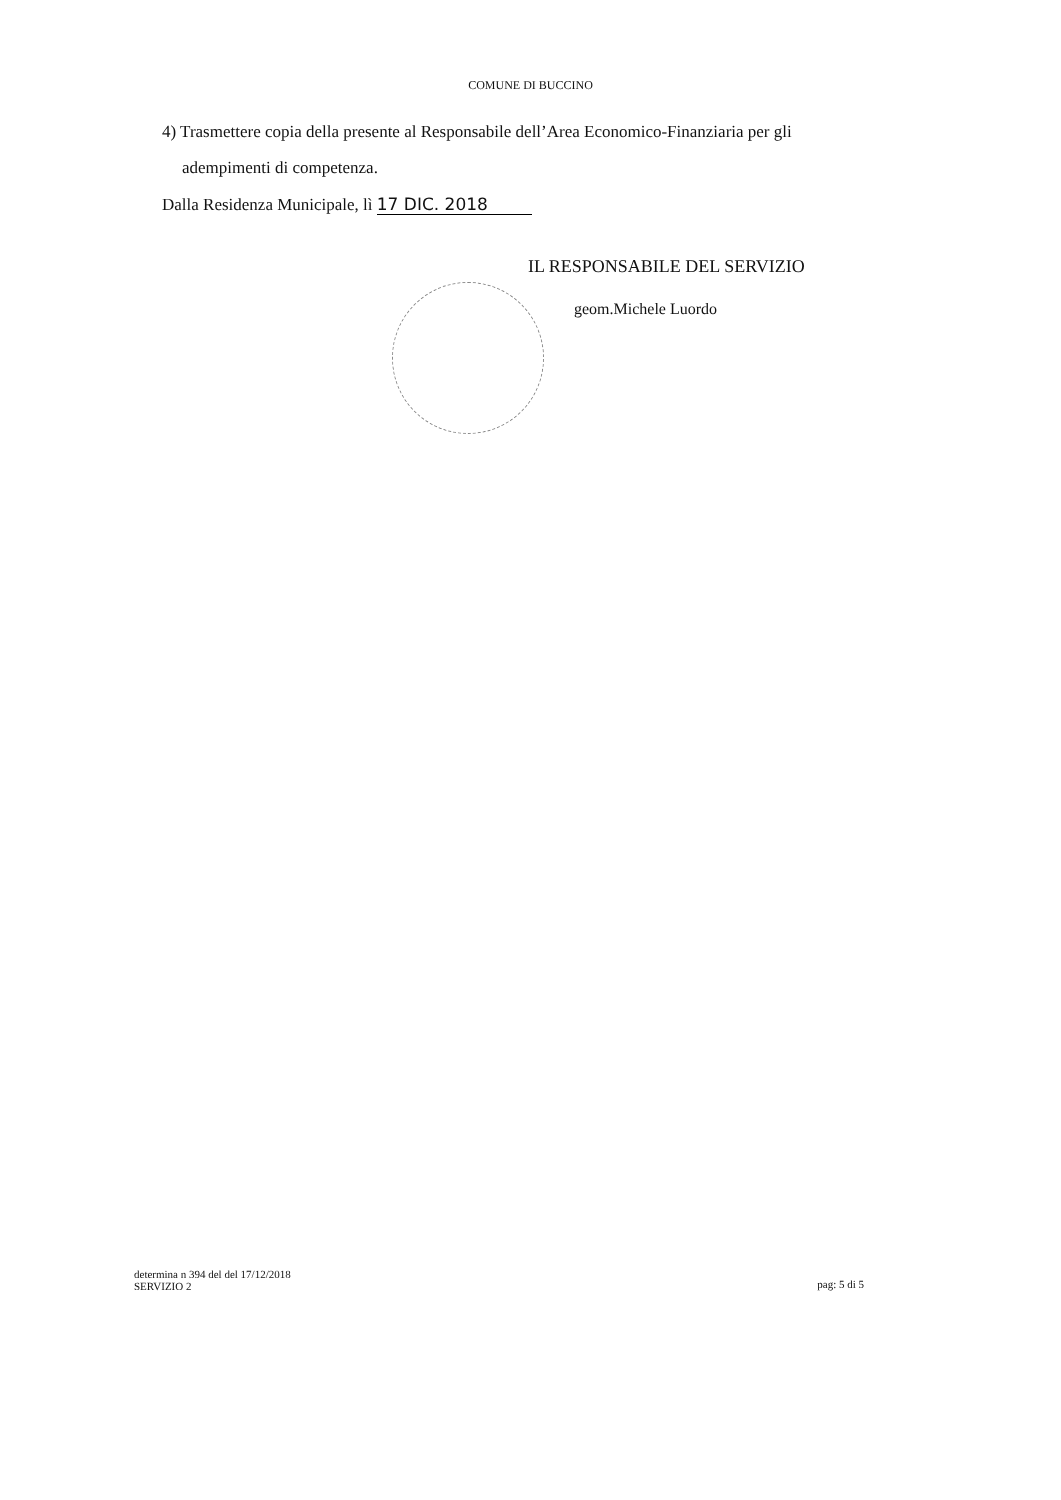COMUNE DI BUCCINO
4) Trasmettere copia della presente al Responsabile dell’Area Economico-Finanziaria per gli
adempimenti di competenza.
Dalla Residenza Municipale, lì 17 DIC. 2018
IL RESPONSABILE DEL SERVIZIO
geom.Michele Luordo
determina n 394 del del 17/12/2018
SERVIZIO 2
pag: 5 di 5